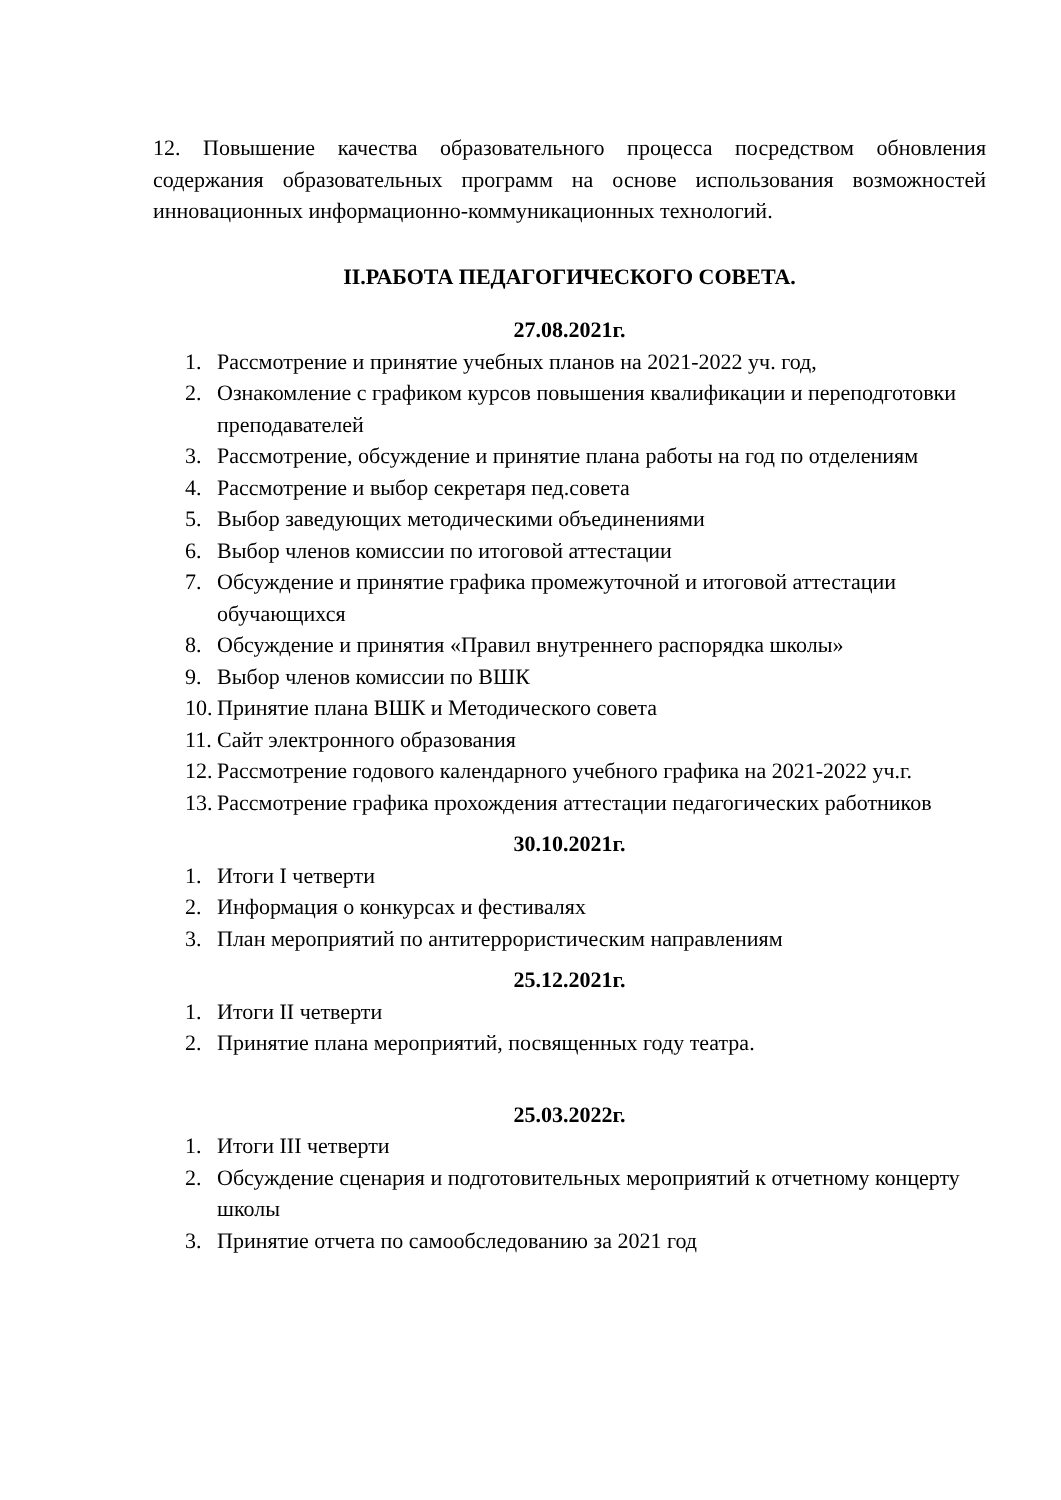12. Повышение качества образовательного процесса посредством обновления содержания образовательных программ на основе использования возможностей инновационных информационно-коммуникационных технологий.
II.РАБОТА ПЕДАГОГИЧЕСКОГО СОВЕТА.
27.08.2021г.
1. Рассмотрение и принятие учебных планов на 2021-2022 уч. год,
2. Ознакомление с графиком курсов повышения квалификации и переподготовки преподавателей
3. Рассмотрение, обсуждение и принятие плана работы на год по отделениям
4. Рассмотрение и выбор секретаря пед.совета
5. Выбор заведующих методическими объединениями
6. Выбор членов комиссии по итоговой аттестации
7. Обсуждение и принятие графика промежуточной и итоговой аттестации обучающихся
8. Обсуждение и принятия «Правил внутреннего распорядка школы»
9. Выбор членов комиссии по ВШК
10. Принятие плана ВШК и Методического совета
11. Сайт электронного образования
12. Рассмотрение годового календарного учебного графика на 2021-2022 уч.г.
13. Рассмотрение графика прохождения аттестации педагогических работников
30.10.2021г.
1. Итоги I четверти
2. Информация о конкурсах и фестивалях
3. План мероприятий по антитеррористическим направлениям
25.12.2021г.
1. Итоги II четверти
2. Принятие плана мероприятий, посвященных году театра.
25.03.2022г.
1. Итоги III четверти
2. Обсуждение сценария и подготовительных мероприятий к отчетному концерту школы
3. Принятие отчета по самообследованию за 2021 год